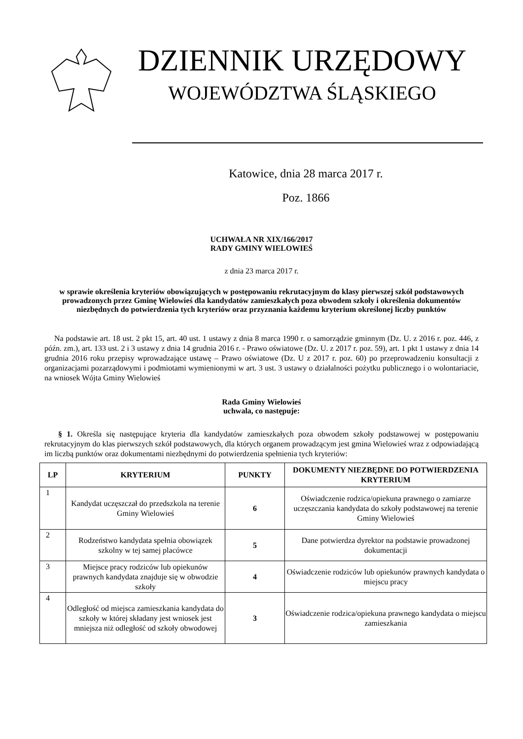DZIENNIK URZĘDOWY
WOJEWÓDZTWA ŚLĄSKIEGO
Katowice, dnia 28 marca 2017 r.
Poz. 1866
UCHWAŁA NR XIX/166/2017
RADY GMINY WIELOWIEŚ
z dnia 23 marca 2017 r.
w sprawie określenia kryteriów obowiązujących w postępowaniu rekrutacyjnym do klasy pierwszej szkół podstawowych prowadzonych przez Gminę Wielowieś dla kandydatów zamieszkałych poza obwodem szkoły i określenia dokumentów niezbędnych do potwierdzenia tych kryteriów oraz przyznania każdemu kryterium określonej liczby punktów
Na podstawie art. 18 ust. 2 pkt 15, art. 40 ust. 1 ustawy z dnia 8 marca 1990 r. o samorządzie gminnym (Dz. U. z 2016 r. poz. 446, z późn. zm.), art. 133 ust. 2 i 3 ustawy z dnia 14 grudnia 2016 r. - Prawo oświatowe (Dz. U. z 2017 r. poz. 59), art. 1 pkt 1 ustawy z dnia 14 grudnia 2016 roku przepisy wprowadzające ustawę – Prawo oświatowe (Dz. U z 2017 r. poz. 60) po przeprowadzeniu konsultacji z organizacjami pozarządowymi i podmiotami wymienionymi w art. 3 ust. 3 ustawy o działalności pożytku publicznego i o wolontariacie, na wniosek Wójta Gminy Wielowieś
Rada Gminy Wielowieś
uchwala, co następuje:
§ 1. Określa się następujące kryteria dla kandydatów zamieszkałych poza obwodem szkoły podstawowej w postępowaniu rekrutacyjnym do klas pierwszych szkół podstawowych, dla których organem prowadzącym jest gmina Wielowieś wraz z odpowiadającą im liczbą punktów oraz dokumentami niezbędnymi do potwierdzenia spełnienia tych kryteriów:
| LP | KRYTERIUM | PUNKTY | DOKUMENTY NIEZBĘDNE DO POTWIERDZENIA KRYTERIUM |
| --- | --- | --- | --- |
| 1 | Kandydat uczęszczał do przedszkola na terenie Gminy Wielowieś | 6 | Oświadczenie rodzica/opiekuna prawnego o zamiarze uczęszczania kandydata do szkoły podstawowej na terenie Gminy Wielowieś |
| 2 | Rodzeństwo kandydata spełnia obowiązek szkolny w tej samej placówce | 5 | Dane potwierdza dyrektor na podstawie prowadzonej dokumentacji |
| 3 | Miejsce pracy rodziców lub opiekunów prawnych kandydata znajduje się w obwodzie szkoły | 4 | Oświadczenie rodziców lub opiekunów prawnych kandydata o miejscu pracy |
| 4 | Odległość od miejsca zamieszkania kandydata do szkoły w której składany jest wniosek jest mniejsza niż odległość od szkoły obwodowej | 3 | Oświadczenie rodzica/opiekuna prawnego kandydata o miejscu zamieszkania |